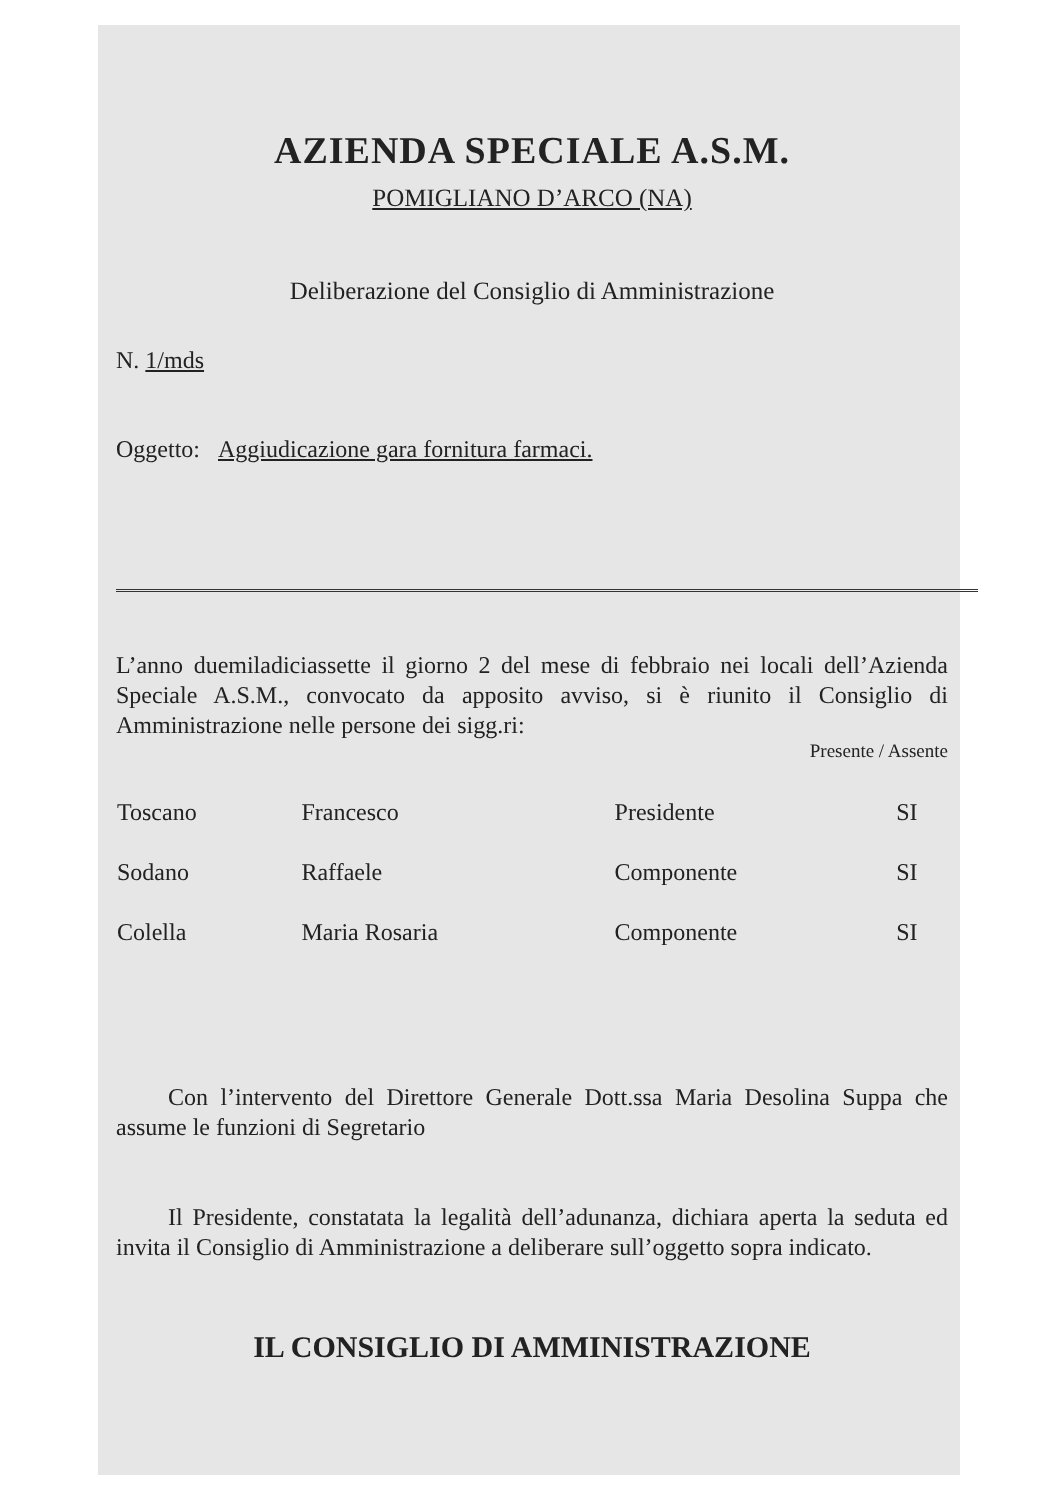AZIENDA SPECIALE A.S.M.
POMIGLIANO D’ARCO (NA)
Deliberazione del Consiglio di Amministrazione
N. 1/mds
Oggetto: Aggiudicazione gara fornitura farmaci.
L’anno duemiladiciassette il giorno 2 del mese di febbraio nei locali dell’Azienda Speciale A.S.M., convocato da apposito avviso, si è riunito il Consiglio di Amministrazione nelle persone dei sigg.ri:
Presente / Assente
| Toscano | Francesco | Presidente | SI |
| Sodano | Raffaele | Componente | SI |
| Colella | Maria Rosaria | Componente | SI |
Con l’intervento del Direttore Generale Dott.ssa Maria Desolina Suppa che assume le funzioni di Segretario
Il Presidente, constatata la legalità dell’adunanza, dichiara aperta la seduta ed invita il Consiglio di Amministrazione a deliberare sull’oggetto sopra indicato.
IL CONSIGLIO DI AMMINISTRAZIONE